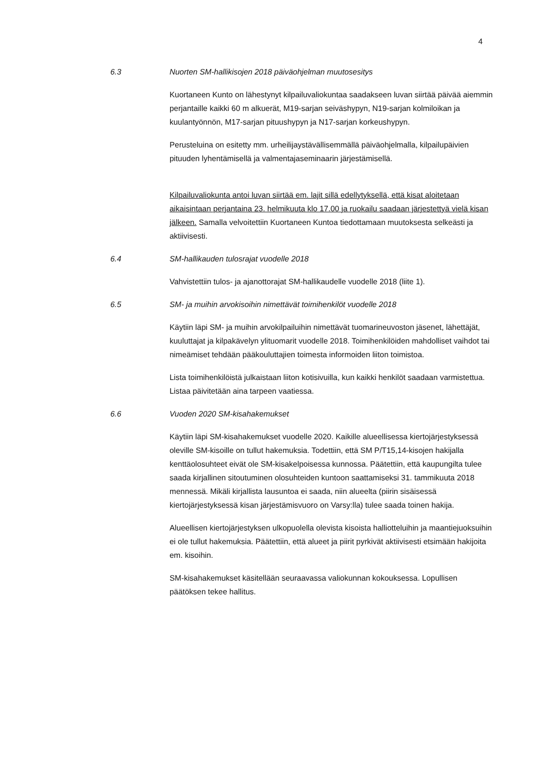4
6.3 Nuorten SM-hallikisojen 2018 päiväohjelman muutosesitys
Kuortaneen Kunto on lähestynyt kilpailuvaliokuntaa saadakseen luvan siirtää päivää aiemmin perjantaille kaikki 60 m alkuerät, M19-sarjan seiväshypyn, N19-sarjan kolmiloikan ja kuulantyönnön, M17-sarjan pituushypyn ja N17-sarjan korkeushypyn.
Perusteluina on esitetty mm. urheilijaystävällisemmällä päiväohjelmalla, kilpailupäivien pituuden lyhentämisellä ja valmentajaseminaarin järjestämisellä.
Kilpailuvaliokunta antoi luvan siirtää em. lajit sillä edellytyksellä, että kisat aloitetaan aikaisintaan perjantaina 23. helmikuuta klo 17.00 ja ruokailu saadaan järjestettyä vielä kisan jälkeen. Samalla velvoitettiin Kuortaneen Kuntoa tiedottamaan muutoksesta selkeästi ja aktiivisesti.
6.4 SM-hallikauden tulosrajat vuodelle 2018
Vahvistettiin tulos- ja ajanottorajat SM-hallikaudelle vuodelle 2018 (liite 1).
6.5 SM- ja muihin arvokisoihin nimettävät toimihenkilöt vuodelle 2018
Käytiin läpi SM- ja muihin arvokilpailuihin nimettävät tuomarineuvoston jäsenet, lähettäjät, kuuluttajat ja kilpakävelyn ylituomarit vuodelle 2018. Toimihenkilöiden mahdolliset vaihdot tai nimeämiset tehdään pääkouluttajien toimesta informoiden liiton toimistoa.
Lista toimihenkilöistä julkaistaan liiton kotisivuilla, kun kaikki henkilöt saadaan varmistettua. Listaa päivitetään aina tarpeen vaatiessa.
6.6 Vuoden 2020 SM-kisahakemukset
Käytiin läpi SM-kisahakemukset vuodelle 2020. Kaikille alueellisessa kiertojärjestyksessä oleville SM-kisoille on tullut hakemuksia. Todettiin, että SM P/T15,14-kisojen hakijalla kenttäolosuhteet eivät ole SM-kisakelpoisessa kunnossa. Päätettiin, että kaupungilta tulee saada kirjallinen sitoutuminen olosuhteiden kuntoon saattamiseksi 31. tammikuuta 2018 mennessä. Mikäli kirjallista lausuntoa ei saada, niin alueelta (piirin sisäisessä kiertojärjestyksessä kisan järjestämisvuoro on Varsy:lla) tulee saada toinen hakija.
Alueellisen kiertojärjestyksen ulkopuolella olevista kisoista halliotteluihin ja maantiejuoksuihin ei ole tullut hakemuksia. Päätettiin, että alueet ja piirit pyrkivät aktiivisesti etsimään hakijoita em. kisoihin.
SM-kisahakemukset käsitellään seuraavassa valiokunnan kokouksessa. Lopullisen päätöksen tekee hallitus.